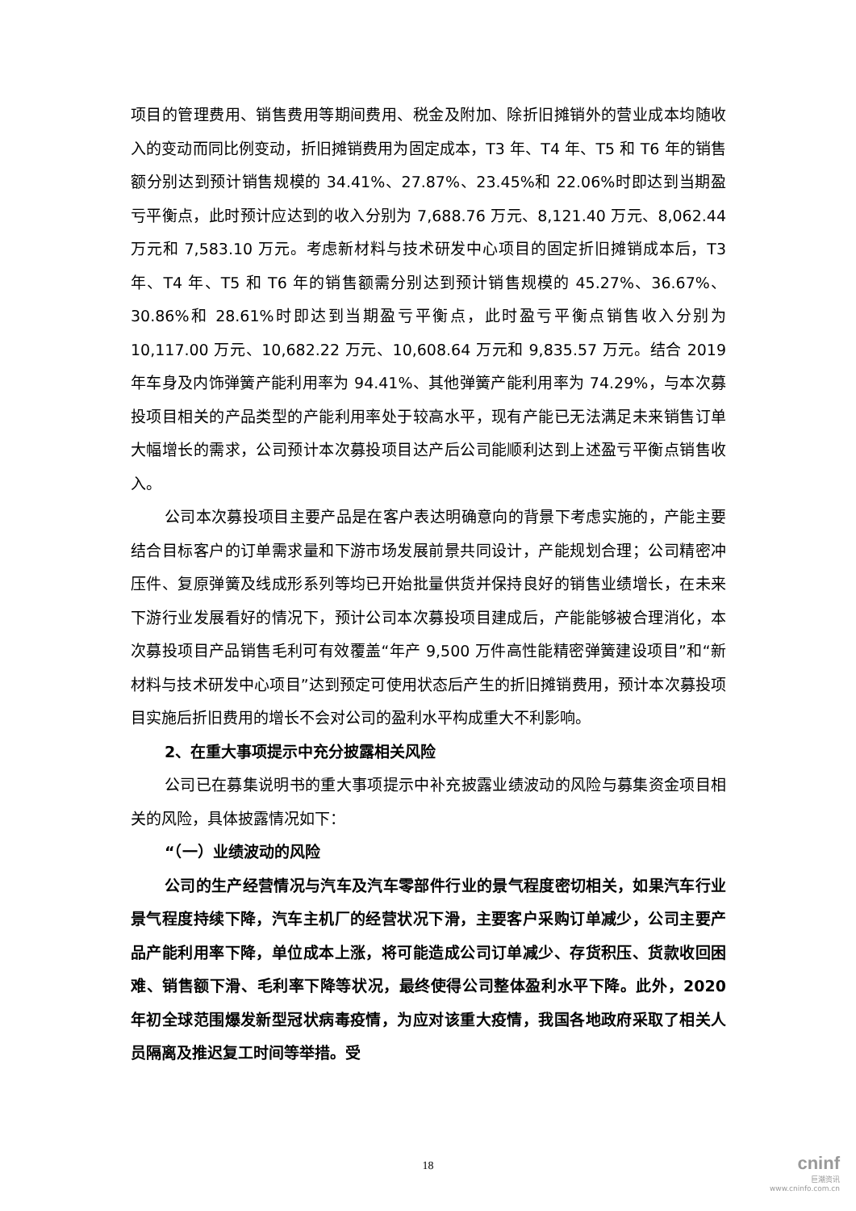项目的管理费用、销售费用等期间费用、税金及附加、除折旧摊销外的营业成本均随收入的变动而同比例变动，折旧摊销费用为固定成本，T3 年、T4 年、T5 和 T6 年的销售额分别达到预计销售规模的 34.41%、27.87%、23.45%和 22.06%时即达到当期盈亏平衡点，此时预计应达到的收入分别为 7,688.76 万元、8,121.40 万元、8,062.44 万元和 7,583.10 万元。考虑新材料与技术研发中心项目的固定折旧摊销成本后，T3 年、T4 年、T5 和 T6 年的销售额需分别达到预计销售规模的 45.27%、36.67%、30.86%和 28.61%时即达到当期盈亏平衡点，此时盈亏平衡点销售收入分别为 10,117.00 万元、10,682.22 万元、10,608.64 万元和 9,835.57 万元。结合 2019 年车身及内饰弹簧产能利用率为 94.41%、其他弹簧产能利用率为 74.29%，与本次募投项目相关的产品类型的产能利用率处于较高水平，现有产能已无法满足未来销售订单大幅增长的需求，公司预计本次募投项目达产后公司能顺利达到上述盈亏平衡点销售收入。
公司本次募投项目主要产品是在客户表达明确意向的背景下考虑实施的，产能主要结合目标客户的订单需求量和下游市场发展前景共同设计，产能规划合理；公司精密冲压件、复原弹簧及线成形系列等均已开始批量供货并保持良好的销售业绩增长，在未来下游行业发展看好的情况下，预计公司本次募投项目建成后，产能能够被合理消化，本次募投项目产品销售毛利可有效覆盖“年产 9,500 万件高性能精密弹簧建设项目”和“新材料与技术研发中心项目”达到预定可使用状态后产生的折旧摊销费用，预计本次募投项目实施后折旧费用的增长不会对公司的盈利水平构成重大不利影响。
2、在重大事项提示中充分披露相关风险
公司已在募集说明书的重大事项提示中补充披露业绩波动的风险与募集资金项目相关的风险，具体披露情况如下：
“（一）业绩波动的风险
公司的生产经营情况与汽车及汽车零部件行业的景气程度密切相关，如果汽车行业景气程度持续下降，汽车主机厂的经营状况下滑，主要客户采购订单减少，公司主要产品产能利用率下降，单位成本上涨，将可能造成公司订单减少、存货积压、货款收回困难、销售额下滑、毛利率下降等状况，最终使得公司整体盈利水平下降。此外，2020 年初全球范围爆发新型冠状病毒疫情，为应对该重大疫情，我国各地政府采取了相关人员隔离及推迟复工时间等举措。受
18
cninf
巨潮资讯
www.cninfo.com.cn